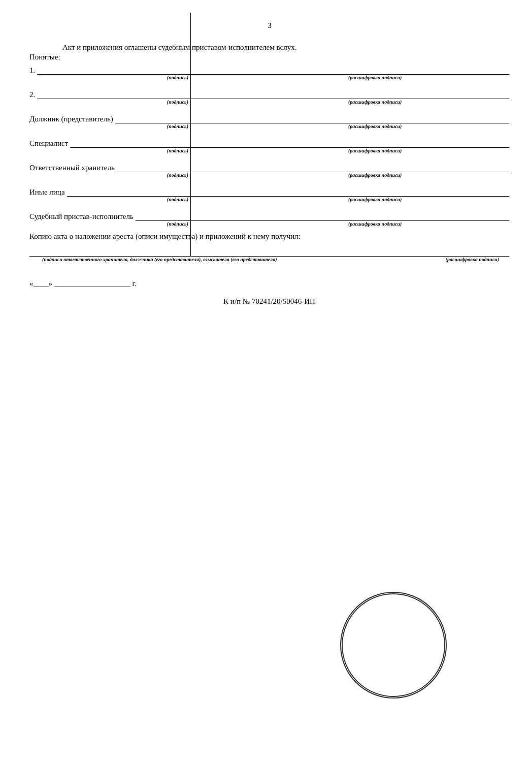3
Акт и приложения оглашены судебным приставом-исполнителем вслух.
Понятые:
1.
(подпись) (расшифровка подписи)
2.
(подпись) (расшифровка подписи)
Должник (представитель)
(подпись) (расшифровка подписи)
Специалист
(подпись) (расшифровка подписи)
Ответственный хранитель
(подпись) (расшифровка подписи)
Иные лица
(подпись) (расшифровка подписи)
Судебный пристав-исполнитель
(подпись) (расшифровка подписи)
Копию акта о наложении ареста (описи имущества) и приложений к нему получил:
(подписи ответственного хранителя, должника (его представителя), взыскателя (его представителя) (расшифровка подписи)
«____» ____________________ г.
К и/п № 70241/20/50046-ИП